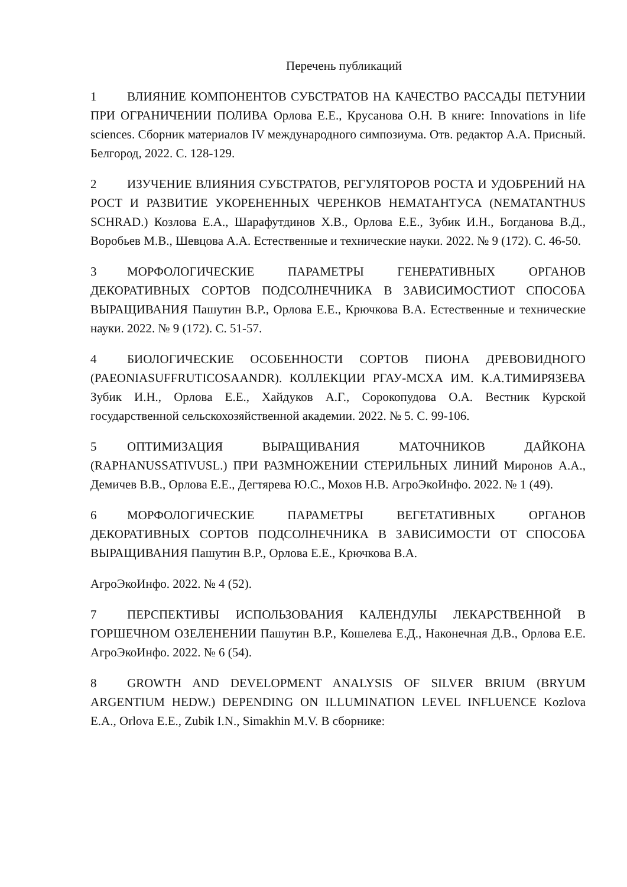Перечень публикаций
1 ВЛИЯНИЕ КОМПОНЕНТОВ СУБСТРАТОВ НА КАЧЕСТВО РАССАДЫ ПЕТУНИИ ПРИ ОГРАНИЧЕНИИ ПОЛИВА Орлова Е.Е., Крусанова О.Н. В книге: Innovations in life sciences. Сборник материалов IV международного симпозиума. Отв. редактор А.А. Присный. Белгород, 2022. С. 128-129.
2 ИЗУЧЕНИЕ ВЛИЯНИЯ СУБСТРАТОВ, РЕГУЛЯТОРОВ РОСТА И УДОБРЕНИЙ НА РОСТ И РАЗВИТИЕ УКОРЕНЕННЫХ ЧЕРЕНКОВ НЕМАТАНТУСА (NEMATANTHUS SCHRAD.) Козлова Е.А., Шарафутдинов Х.В., Орлова Е.Е., Зубик И.Н., Богданова В.Д., Воробьев М.В., Шевцова А.А. Естественные и технические науки. 2022. № 9 (172). С. 46-50.
3 МОРФОЛОГИЧЕСКИЕ ПАРАМЕТРЫ ГЕНЕРАТИВНЫХ ОРГАНОВ ДЕКОРАТИВНЫХ СОРТОВ ПОДСОЛНЕЧНИКА В ЗАВИСИМОСТИОТ СПОСОБА ВЫРАЩИВАНИЯ Пашутин В.Р., Орлова Е.Е., Крючкова В.А. Естественные и технические науки. 2022. № 9 (172). С. 51-57.
4 БИОЛОГИЧЕСКИЕ ОСОБЕННОСТИ СОРТОВ ПИОНА ДРЕВОВИДНОГО (PAEONIASUFFRUTICOSAANDR). КОЛЛЕКЦИИ РГАУ-МСХА ИМ. К.А.ТИМИРЯЗЕВА Зубик И.Н., Орлова Е.Е., Хайдуков А.Г., Сорокопудова О.А. Вестник Курской государственной сельскохозяйственной академии. 2022. № 5. С. 99-106.
5 ОПТИМИЗАЦИЯ ВЫРАЩИВАНИЯ МАТОЧНИКОВ ДАЙКОНА (RAPHANUSSATIVUSL.) ПРИ РАЗМНОЖЕНИИ СТЕРИЛЬНЫХ ЛИНИЙ Миронов А.А., Демичев В.В., Орлова Е.Е., Дегтярева Ю.С., Мохов Н.В. АгроЭкоИнфо. 2022. № 1 (49).
6 МОРФОЛОГИЧЕСКИЕ ПАРАМЕТРЫ ВЕГЕТАТИВНЫХ ОРГАНОВ ДЕКОРАТИВНЫХ СОРТОВ ПОДСОЛНЕЧНИКА В ЗАВИСИМОСТИ ОТ СПОСОБА ВЫРАЩИВАНИЯ Пашутин В.Р., Орлова Е.Е., Крючкова В.А.
АгроЭкоИнфо. 2022. № 4 (52).
7 ПЕРСПЕКТИВЫ ИСПОЛЬЗОВАНИЯ КАЛЕНДУЛЫ ЛЕКАРСТВЕННОЙ В ГОРШЕЧНОМ ОЗЕЛЕНЕНИИ Пашутин В.Р., Кошелева Е.Д., Наконечная Д.В., Орлова Е.Е. АгроЭкоИнфо. 2022. № 6 (54).
8 GROWTH AND DEVELOPMENT ANALYSIS OF SILVER BRIUM (BRYUM ARGENTIUM HEDW.) DEPENDING ON ILLUMINATION LEVEL INFLUENCE Kozlova E.A., Orlova E.E., Zubik I.N., Simakhin M.V. В сборнике: